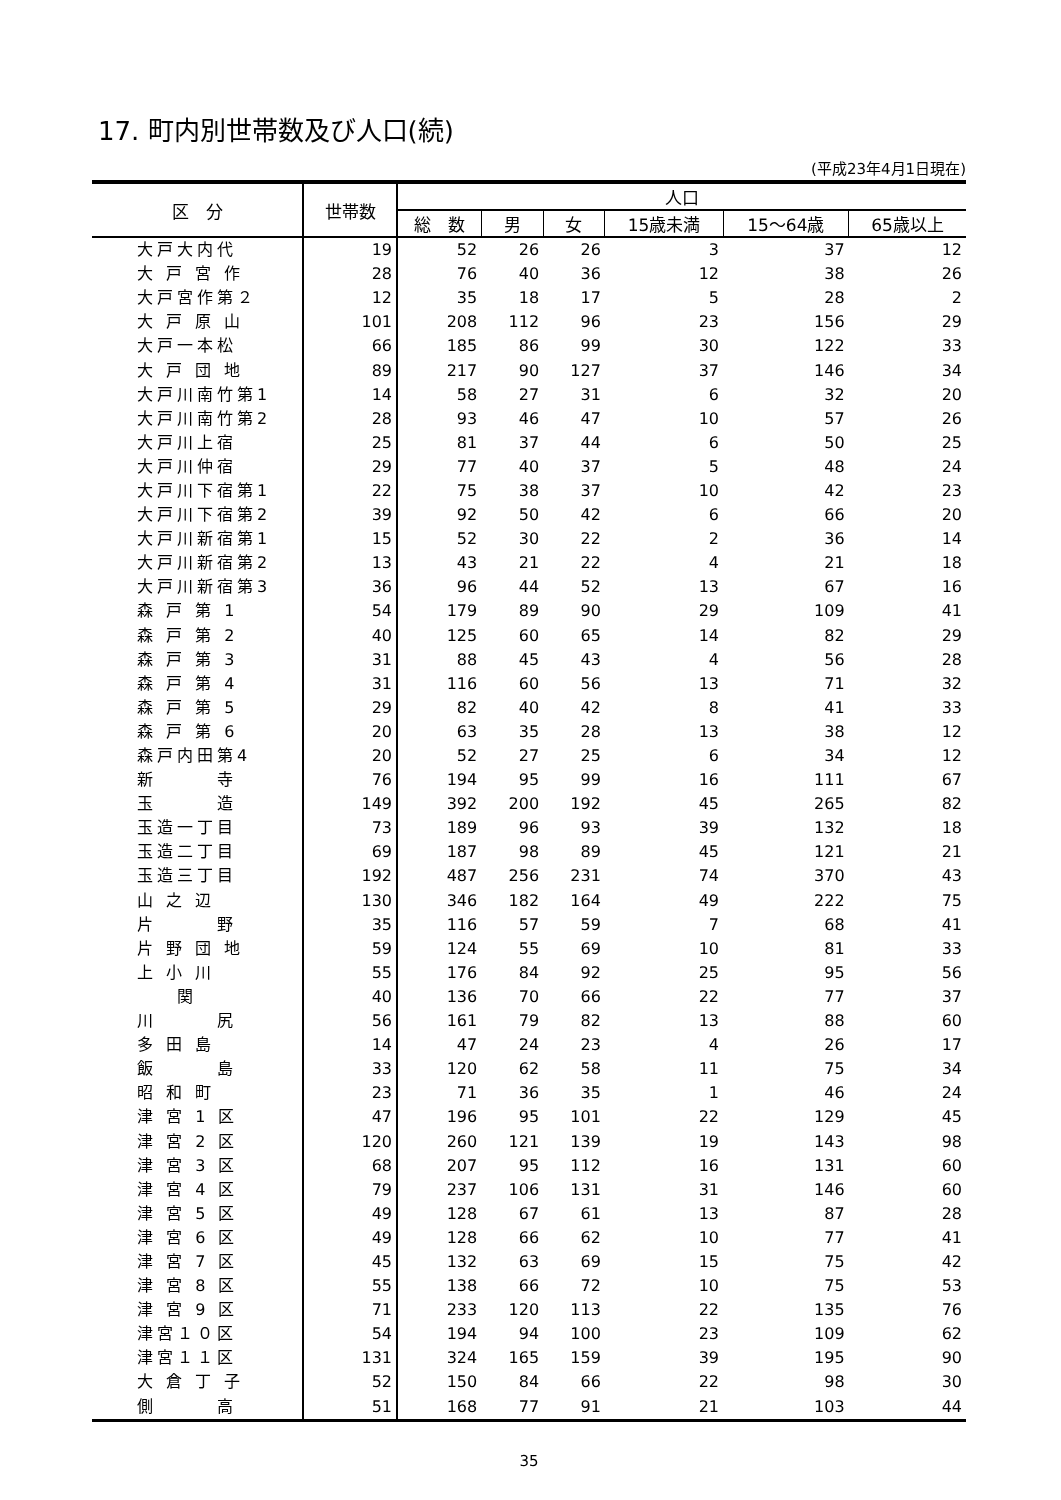17. 町内別世帯数及び人口(続)
(平成23年4月1日現在)
| 区 分 | 世帯数 | 人口 | | | | | |
| --- | --- | --- | --- | --- | --- | --- | --- |
| | | 総 数 | 男 | 女 | 15歳未満 | 15～64歳 | 65歳以上 |
| 大戸大内代 | 19 | 52 | 26 | 26 | 3 | 37 | 12 |
| 大 戸 宮 作 | 28 | 76 | 40 | 36 | 12 | 38 | 26 |
| 大戸宮作第２ | 12 | 35 | 18 | 17 | 5 | 28 | 2 |
| 大 戸 原 山 | 101 | 208 | 112 | 96 | 23 | 156 | 29 |
| 大戸一本松 | 66 | 185 | 86 | 99 | 30 | 122 | 33 |
| 大 戸 団 地 | 89 | 217 | 90 | 127 | 37 | 146 | 34 |
| 大戸川南竹第1 | 14 | 58 | 27 | 31 | 6 | 32 | 20 |
| 大戸川南竹第2 | 28 | 93 | 46 | 47 | 10 | 57 | 26 |
| 大戸川上宿 | 25 | 81 | 37 | 44 | 6 | 50 | 25 |
| 大戸川仲宿 | 29 | 77 | 40 | 37 | 5 | 48 | 24 |
| 大戸川下宿第1 | 22 | 75 | 38 | 37 | 10 | 42 | 23 |
| 大戸川下宿第2 | 39 | 92 | 50 | 42 | 6 | 66 | 20 |
| 大戸川新宿第1 | 15 | 52 | 30 | 22 | 2 | 36 | 14 |
| 大戸川新宿第2 | 13 | 43 | 21 | 22 | 4 | 21 | 18 |
| 大戸川新宿第3 | 36 | 96 | 44 | 52 | 13 | 67 | 16 |
| 森 戸 第 1 | 54 | 179 | 89 | 90 | 29 | 109 | 41 |
| 森 戸 第 2 | 40 | 125 | 60 | 65 | 14 | 82 | 29 |
| 森 戸 第 3 | 31 | 88 | 45 | 43 | 4 | 56 | 28 |
| 森 戸 第 4 | 31 | 116 | 60 | 56 | 13 | 71 | 32 |
| 森 戸 第 5 | 29 | 82 | 40 | 42 | 8 | 41 | 33 |
| 森 戸 第 6 | 20 | 63 | 35 | 28 | 13 | 38 | 12 |
| 森戸内田第4 | 20 | 52 | 27 | 25 | 6 | 34 | 12 |
| 新 寺 | 76 | 194 | 95 | 99 | 16 | 111 | 67 |
| 玉 造 | 149 | 392 | 200 | 192 | 45 | 265 | 82 |
| 玉造一丁目 | 73 | 189 | 96 | 93 | 39 | 132 | 18 |
| 玉造二丁目 | 69 | 187 | 98 | 89 | 45 | 121 | 21 |
| 玉造三丁目 | 192 | 487 | 256 | 231 | 74 | 370 | 43 |
| 山 之 辺 | 130 | 346 | 182 | 164 | 49 | 222 | 75 |
| 片 野 | 35 | 116 | 57 | 59 | 7 | 68 | 41 |
| 片 野 団 地 | 59 | 124 | 55 | 69 | 10 | 81 | 33 |
| 上 小 川 | 55 | 176 | 84 | 92 | 25 | 95 | 56 |
| 関 | 40 | 136 | 70 | 66 | 22 | 77 | 37 |
| 川 尻 | 56 | 161 | 79 | 82 | 13 | 88 | 60 |
| 多 田 島 | 14 | 47 | 24 | 23 | 4 | 26 | 17 |
| 飯 島 | 33 | 120 | 62 | 58 | 11 | 75 | 34 |
| 昭 和 町 | 23 | 71 | 36 | 35 | 1 | 46 | 24 |
| 津 宮 1 区 | 47 | 196 | 95 | 101 | 22 | 129 | 45 |
| 津 宮 2 区 | 120 | 260 | 121 | 139 | 19 | 143 | 98 |
| 津 宮 3 区 | 68 | 207 | 95 | 112 | 16 | 131 | 60 |
| 津 宮 4 区 | 79 | 237 | 106 | 131 | 31 | 146 | 60 |
| 津 宮 5 区 | 49 | 128 | 67 | 61 | 13 | 87 | 28 |
| 津 宮 6 区 | 49 | 128 | 66 | 62 | 10 | 77 | 41 |
| 津 宮 7 区 | 45 | 132 | 63 | 69 | 15 | 75 | 42 |
| 津 宮 8 区 | 55 | 138 | 66 | 72 | 10 | 75 | 53 |
| 津 宮 9 区 | 71 | 233 | 120 | 113 | 22 | 135 | 76 |
| 津宮１０区 | 54 | 194 | 94 | 100 | 23 | 109 | 62 |
| 津宮１１区 | 131 | 324 | 165 | 159 | 39 | 195 | 90 |
| 大 倉 丁 子 | 52 | 150 | 84 | 66 | 22 | 98 | 30 |
| 側 高 | 51 | 168 | 77 | 91 | 21 | 103 | 44 |
35